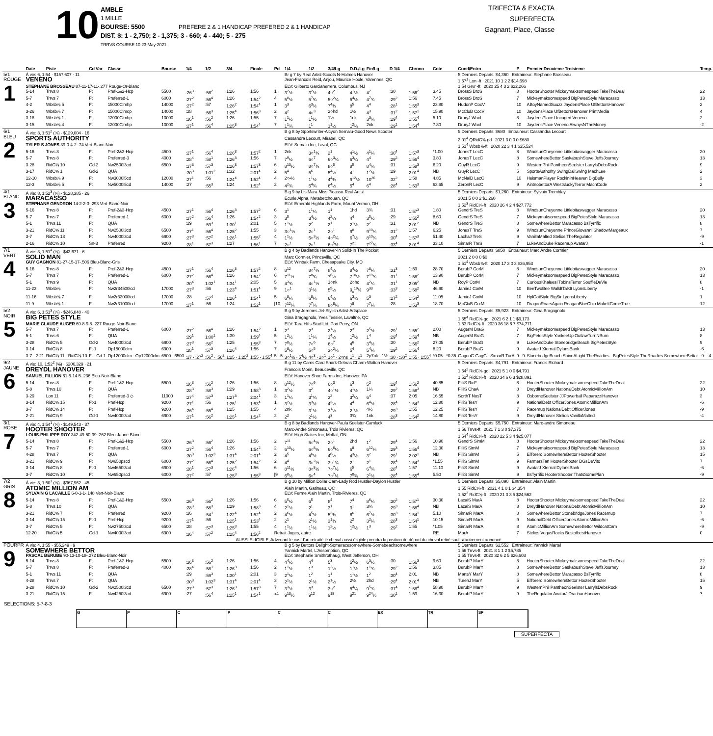10
AMBLE
1 MILLE
BOURSE: 5500 PREFERE 2 & 1 HANDICAP PREFERED 2 & 1 HANDICAP
DIST. $: 1 - 2,750; 2 - 1,375; 3 - 660; 4 - 440; 5 - 275
TRRVS COURSE 10 23-May-2021
TRIFECTA & EXACTA
SUPERFECTA
Gagnant, Place, Classe
| | Date | Piste | Cd Var | Classe | Bourse | 1/4 | 1/2 | 3/4 | Finale | Pd | 1/4 | 1/2 | 3/4/Lg | D.D./Lg | Fin/Lg | D 1/4 | Chrono | Cote | Cond/Entrn | P | Premier Deuxieme Troisieme | Temp. |
| --- | --- | --- | --- | --- | --- | --- | --- | --- | --- | --- | --- | --- | --- | --- | --- | --- | --- | --- | --- | --- | --- | --- |
| 5/1 ROUGE 1 | À vie: 6, 1:54 · $157,607 · 11 | | | | | | | | | | Br g 7 by Real Artist-Scoots N-Holmes Hanover | | | | | | | | 5 Derniers Departs: $4,360 Entraineur: Stephane Brosseau | | | |
| | VENENO | | | | | | | | | | Jean-Francois Reid, Anjou, Maurice Houle, Varennes, QC | | | | | | | | 1:57<sup>1</sup> Lon -ft 2021 10 1 2 2 $14,698 | | | |
| | STEPHANE BROSSEAU 87-11-17-11-.277 Rouge-Or-Blanc | | | | | | | | | | ELV: Gilberto Garciaherrera, Columbus, NJ | | | | | | | | 1:54 Grvr -ft 2020 25 4 3 2 $22,266 | | | |
| | 5-14 | Trrvs 8 | Ft | Pref-1&2-Hcp | 5500 | :26<sup>3</sup> | :56<sup>2</sup> | 1:26 | 1:56 | 1 | 3<sup>2</sup>½ | 3<sup>2</sup>½ | 4○<sup>2</sup> | 4<sup>1</sup>½ | 4<sup>2</sup> | :30 | 1:56<sup>2</sup> | 3.45 | BrossS BroS | 8 | HooterShooter Mickeymaksomespeed TakeTheDeal | 22 |
| | 5-7 | Trrvs 7 | Ft | Preferred-1 | 6000 | :27<sup>2</sup> | :56<sup>4</sup> | 1:26 | 1:54<sup>2</sup> | 4 | 5<sup>8</sup>½ | 5<sup>7</sup>¾ | 5○<sup>2</sup>¾ | 5<sup>4</sup>½ | 4<sup>7</sup>¾ | :29<sup>2</sup> | 1:56 | 7.45 | BrossS BroS | 7 | Mickeymaksomespeed BigPetesStyle Maracasso | 13 |
| | 4-2 | Wbsb⅞ 5 | Ft | 15000Clmhp | 14000 | :27<sup>2</sup> | :57 | 1:26<sup>2</sup> | 1:54<sup>4</sup> | 1 | 3<sup>3</sup> | 6<sup>3</sup>½ | 7<sup>4</sup>¾ | 8<sup>5</sup> | 4<sup>4</sup> | :28<sup>1</sup> | 1:55<sup>3</sup> | 23.80 | HudonP CocV | 10 | ABoyNamedSuuzz JaydensPlace UfBettorsHanover | 2 |
| | 3-26 | Wbsb⅞ 7 | Ft | 15000Clmcp | 14000 | :28 | :56<sup>3</sup> | 1:25<sup>4</sup> | 1:56<sup>3</sup> | 2 | 4<sup>2</sup> | 4○<sup>3</sup> | 2○hd | 1½ | 4<sup>3</sup> | :31<sup>2</sup> | 1:57<sup>1</sup> | 15.90 | McCluB CocV | 10 | JaydensPlace UfBettorsHanover PrintMedia | 4 |
| | 3-18 | Wbsb⅞ 1 | Ft | 12000Clmhp | 10000 | :26<sup>1</sup> | :56<sup>2</sup> | 1:26 | 1:55 | 7 | 1<sup>1</sup>½ | 1<sup>1</sup>½ | 1½ | 1nk | 3<sup>3</sup>¾ | :29<sup>4</sup> | 1:55<sup>4</sup> | 5.10 | DruryJ WaxI | 8 | JaydensPlace Uncaged Veneno | 2 |
| | 3-15 | Wbsb⅞ 4 | Ft | 12000Clmhp | 10000 | :27<sup>1</sup> | :56<sup>4</sup> | 1:25<sup>3</sup> | 1:54<sup>4</sup> | 7 | 1<sup>1</sup>¾ | 1<sup>1</sup> | 1<sup>1</sup>½ | 1<sup>2</sup>¼ | 2nk | :29<sup>1</sup> | 1:54<sup>4</sup> | 7.80 | DruryJ WaxI | 10 | JaydensPlace Veneno AlwaysNTheMoney | -2 |
| 6/1 BLEU 2 | À vie: 3, 1:51<sup>2</sup> (⅝) · $129,004 · 16 | | | | | | | | | | B g 8 by Sportswriter-Alcyon Semalu-Good News Scooter | | | | | | | | 5 Derniers Departs: $680 Entraineur: Cassandra Lecourt | | | |
| | SPORTS AUTHORITY | | | | | | | | | | Cassandra Lecourt, Mirabel, QC | | | | | | | | 2:01<sup>4</sup> QRidC⅝-gd 2021 3 0 0 0 $680 | | | |
| | TYLER S JONES 39-0-4-2-.74 Vert-Blanc-Noir | | | | | | | | | | ELV: Semalu Inc, Laval, QC | | | | | | | | 1:51<sup>4</sup> Wbsb⅞-ft 2020 22 3 4 1 $25,524 | | | |
| | 5-16 | Trrvs 8 | Ft | Pref-2&3-Hcp | 4500 | :27<sup>1</sup> | :56<sup>4</sup> | 1:26<sup>3</sup> | 1:57<sup>2</sup> | 1 | 2nk | 3○<sup>1</sup>¾ | 2<sup>1</sup> | 4<sup>1</sup>½ | 4<sup>1</sup>¼ | :30<sup>4</sup> | 1:57<sup>3</sup> | *1.00 | JonesT LecC | 8 | WindsunCheyenne Littlebitaswagger Maracasso | 20 |
| | 5-7 | Trrvs 8 | Ft | Preferred-3 | 4000 | :28<sup>4</sup> | :58<sup>1</sup> | 1:26<sup>3</sup> | 1:56 | 7 | 7<sup>9</sup>½ | 6○<sup>7</sup> | 6○<sup>3</sup>¾ | 6<sup>3</sup>¼ | 4<sup>4</sup> | :29<sup>2</sup> | 1:56<sup>4</sup> | 3.80 | JonesT LecC | 8 | SomewhereBettor SaskabushSteve JeffsJourney | 13 |
| | 3-28 | RidC⅝ 10 | Gd-2 | Nw2500l3cd | 6500 | :27<sup>3</sup> | :57<sup>3</sup> | 1:26<sup>3</sup> | 1:57<sup>3</sup> | 6 | 8<sup>13</sup>½ | 8○<sup>7</sup>¾ | 8○<sup>5</sup> | 8<sup>5</sup> | 8<sup>4</sup>¾ | :31 | 1:58<sup>3</sup> | 6.20 | GuyR LecC | 9 | WesternPhil PantheonSeelster LarrylsDebsRock | 9 |
| | 3-17 | RidC⅝ 1 | Gd-2 | QUA | | :30<sup>3</sup> | 1:01<sup>2</sup> | 1:32 | 2:01<sup>4</sup> | 2 | 5<sup>4</sup> | 5<sup>6</sup> | 5<sup>4</sup>½ | 4<sup>1</sup> | 1<sup>2</sup>½ | :29 | 2:01<sup>4</sup> | NB | GuyR LecC | 5 | SportsAuthority SwingDaliSwing MachLee | 2 |
| | 12-10 | Wbsb⅞ 9 | Ft | Nw3000l5cd | 12000 | :27<sup>1</sup> | :56 | 1:24<sup>4</sup> | 1:52<sup>4</sup> | 4 | 2○•½ | 1<sup>1</sup>½ | 4<sup>4</sup>¾ | 9<sup>12</sup>½ | 10<sup>26</sup> | :32<sup>2</sup> | 1:58 | 4.85 | McNaiD LecC | 10 | HeismanPlayer RockinInHeaven BigBully | 3 |
| | 12-3 | Wbsb⅞ 5 | Ft | Nw5000l5cd | 14000 | :27 | :55<sup>3</sup> | 1:24 | 1:52<sup>4</sup> | 2 | 4<sup>2</sup>¾ | 5<sup>4</sup>¾ | 6<sup>4</sup>½ | 5<sup>4</sup> | 6<sup>4</sup> | :28<sup>4</sup> | 1:53<sup>3</sup> | 63.65 | ZeronR LecC | 9 | AintnobettorA WestsluckyTerror MachCode | 2 |
| 4/1 BLANC 3 | À vie: 8, 1:52<sup>3</sup> (⅝) · $128,385 · 26 | | | | | | | | | | B g 9 by Lis Mara-Miss Picasso-Real Artist | | | | | | | | 5 Derniers Departs: $1,260 Entraineur: Sylvain Tremblay | | | |
| | MARACASSO | | | | | | | | | | Ecurie Alpha, Metabetchouan, QC | | | | | | | | 2021 5 0 0 2 $1,260 | | | |
| | STEPHANE GENDRON 14-2-2-3-.293 Vert-Blanc-Noir | | | | | | | | | | ELV: Emerald Highlands Farm, Mount Vernon, OH | | | | | | | | 1:52<sup>3</sup> RidC⅝-ft 2020 26 4 2 4 $27,772 | | | |
| | 5-16 | Trrvs 8 | Ft | Pref-2&3-Hcp | 4500 | :27<sup>1</sup> | :56<sup>4</sup> | 1:26<sup>3</sup> | 1:57<sup>2</sup> | 6 | 3<sup>1</sup> | 1<sup>1</sup>¼ | 1<sup>1</sup> | 1hd | 3¾ | :31 | 1:57<sup>3</sup> | 1.80 | GendrS TreS | 8 | WindsunCheyenne Littlebitaswagger Maracasso | 20 |
| | 5-7 | Trrvs 7 | Ft | Preferred-1 | 6000 | :27<sup>2</sup> | :56<sup>4</sup> | 1:26 | 1:54<sup>2</sup> | 3 | 3<sup>5</sup> | 3<sup>4</sup>½ | 4<sup>2</sup>¼ | 4<sup>4</sup> | 3<sup>5</sup>½ | :29 | 1:55<sup>2</sup> | 8.60 | GendrS TreS | 7 | Mickeymaksomespeed BigPetesStyle Maracasso | 13 |
| | 5-1 | Trrvs 11 | Ft | QUA | | :29 | :59<sup>3</sup> | 1:30<sup>1</sup> | 2:01 | 5 | 1<sup>1</sup>½ | 2<sup>2</sup> | 2<sup>1</sup> | 2<sup>1</sup>½ | 2<sup>2</sup> | :31 | 2:01<sup>2</sup> | NB | GendrS TreS | 8 | SomewhereBettor Maracasso BsTyrrific | 8 |
| | 3-21 | RidC⅝ 11 | Ft | Nw2500l3cd | 6500 | :27<sup>1</sup> | :56<sup>4</sup> | 1:25<sup>2</sup> | 1:55 | 3 | 3○<sup>1</sup>½ | 2○<sup>1</sup> | 2○<sup>1</sup> | 9<sup>8</sup> | 9<sup>10</sup>¼ | :31<sup>2</sup> | 1:57 | 6.25 | JonesT TreS | 9 | WindsunCheyenne PrinceGiovanni ShadowMargeaux | 7 |
| | 3-7 | RidC⅝ 13 | Ft | Nw4000l3cd | 6900 | :27<sup>3</sup> | :57<sup>2</sup> | 1:26<sup>1</sup> | 1:55<sup>2</sup> | 4 | 1<sup>1</sup>½ | 5○<sup>3</sup>½ | 4○<sup>2</sup>¾ | 6<sup>7</sup>½ | 8<sup>10</sup>¾ | :30<sup>4</sup> | 1:57<sup>3</sup> | 51.40 | LachaJ TreS | 9 | VanillaMalted Stelios TheRegulator | -9 |
| | 2-16 | RidC⅝ 10 | Sn-3 | Preferred | 9200 | :28<sup>1</sup> | :57<sup>3</sup> | 1:27 | 1:56<sup>1</sup> | 7 | 2○<sup>1</sup> | 2○<sup>1</sup> | 6○<sup>5</sup>½ | 7<sup>21</sup> | 7<sup>27</sup>¾ | :33<sup>4</sup> | 2:01<sup>4</sup> | 33.10 | SimarR TreS | 7 | LukeAndDuke Racemup AvatarJ | -1 |
| 7/1 VERT 4 | À vie: 3, 1:51<sup>4</sup> (⅞) · $43,671 · 6 | | | | | | | | | | B g 4 by Badlands Hanover-In Solid-In The Pocket | | | | | | | | 5 Derniers Departs: $850 Entraineur: Marc Andre Cormier | | | |
| | SOLID MAN | | | | | | | | | | Marc Cormier, Princeville, QC | | | | | | | | 2021 2 0 0 0 $0 | | | |
| | GUY GAGNON 81-27-15-17-.506 Bleu-Blanc-Gris | | | | | | | | | | ELV: Winbak Farm, Chesapeake City, MD | | | | | | | | 1:51<sup>4</sup> Wbsb⅞-ft 2020 17 3 0 3 $36,953 | | | |
| | 5-16 | Trrvs 8 | Ft | Pref-2&3-Hcp | 4500 | :27<sup>1</sup> | :56<sup>4</sup> | 1:26<sup>3</sup> | 1:57<sup>2</sup> | 8 | 8<sup>12</sup> | 8○<sup>7</sup>¼ | 8<sup>4</sup>½ | 8<sup>4</sup>½ | 7<sup>8</sup>¼ | :31<sup>3</sup> | 1:59 | 28.70 | BerubP CorM | 8 | WindsunCheyenne Littlebitaswagger Maracasso | 20 |
| | 5-7 | Trrvs 7 | Ft | Preferred-1 | 6000 | :27<sup>2</sup> | :56<sup>4</sup> | 1:26 | 1:54<sup>2</sup> | 6 | 7<sup>11</sup>½ | 7<sup>8</sup>¾ | 7<sup>6</sup>½ | 7<sup>10</sup>½ | 7<sup>19</sup>¾ | :31<sup>1</sup> | 1:58<sup>2</sup> | 13.90 | BerubP CorM | 7 | Mickeymaksomespeed BigPetesStyle Maracasso | 13 |
| | 5-1 | Trrvs 9 | Ft | QUA | | :30<sup>4</sup> | 1:02<sup>1</sup> | 1:34<sup>1</sup> | 2:05 | 5 | 4<sup>3</sup>¾ | 4○<sup>1</sup>½ | 1○nk | 2○hd | 4<sup>2</sup>¼ | :31<sup>1</sup> | 2:05<sup>2</sup> | NB | RoyP CorM | 7 | CuriousKhaleesi TobinsTerror SouffleDeVie | 8 |
| | 11-23 | Wbsb⅞ | Ft | Nw2r34500lcd | 17000 | :27<sup>3</sup> | :56 | 1:23<sup>4</sup> | 1:51<sup>4</sup> | 9 | 1○<sup>1</sup> | 3<sup>1</sup>½ | 5<sup>5</sup>½ | 9<sub>x</sub><sup>19</sup>½ | 9<sup>33</sup> | :33<sup>3</sup> | 1:58<sup>2</sup> | 46.90 | JamieJ CorM | 10 | BeeTwoBee WalkItTalkIt LyonsLiberty | -1 |
| | 11-16 | Wbsb⅞ 7 | Ft | Nw2r33000lcd | 17000 | :28 | :57<sup>4</sup> | 1:26<sup>1</sup> | 1:54<sup>1</sup> | 5 | 6<sup>8</sup>¼ | 6<sup>8</sup>¼ | 6<sup>4</sup>½ | 6<sup>3</sup>¾ | 5<sup>3</sup> | :27<sup>2</sup> | 1:54<sup>2</sup> | 11.05 | JamieJ CorM | 10 | HplGotStyle BigSir LyonsLiberty | 1 |
| | 11-9 | Wbsb⅞ 1 | Ft | Nw2r31000lcd | 17000 | :27<sup>1</sup> | :56 | 1:24 | 1:52<sup>1</sup> | [10 | 7<sup>12</sup>¾ | 7<sup>7</sup>¾ | 8○<sup>8</sup>¼ | 7<sup>8</sup> | 7<sup>7</sup>¼ | :28 | 1:53<sup>3</sup> | 18.70 | McCluB CorM | 10 | DragonRoarsAgain ReaganBlueChip MakeItComeTrue | 12 |
| 5/2 NOIR 5 | À vie: 6, 1:51<sup>3</sup> (⅞) · $246,848 · 40 | | | | | | | | | | B g 9 by Jeremes Jet-Stylish Artist-Artsplace | | | | | | | | 5 Derniers Departs: $5,923 Entraineur: Gina Bragagnolo | | | |
| | BIG PETES STYLE | | | | | | | | | | Gina Bragagnolo, Yves Tessier, Lavaltrie, QC | | | | | | | | 1:55<sup>4</sup> RidC⅝-gd 2021 6 2 1 1 $9,173 | | | |
| | MARIE CLAUDE AUGER 69-8-9-8-.227 Rouge-Noir-Blanc | | | | | | | | | | ELV: Tara Hills Stud Ltd, Port Perry, ON | | | | | | | | 1:53 RidC⅝-ft 2020 36 18 6 7 $74,771 | | | |
| | 5-7 | Trrvs 7 | Ft | Preferred-1 | 6000 | :27<sup>2</sup> | :56<sup>4</sup> | 1:26 | 1:54<sup>2</sup> | 1 | 2<sup>3</sup> | 2<sup>3</sup> | 2<sup>1</sup>¼ | 2<sup>3</sup> | 2<sup>5</sup>½ | :29<sup>1</sup> | 1:55<sup>2</sup> | 2.00 | AugerM BraG | 7 | Mickeymaksomespeed BigPetesStyle Maracasso | 13 |
| | 5-1 | Trrvs 6 | Ft | QUA | | :29<sup>1</sup> | 1:00<sup>1</sup> | 1:30 | 1:59<sup>4</sup> | 5 | 1<sup>2</sup>½ | 1<sup>1</sup>¼ | 1<sup>4</sup>½ | 1<sup>2</sup>½ | 1<sup>4</sup> | :29<sup>4</sup> | 1:59<sup>4</sup> | NB | AugerM BraG | 7 | BigPetesStyle YankeeUp OutlawTurnNBurn | 8 |
| | 3-28 | RidC⅝ 5 | Gd-2 | Nw4000l3cd | 6900 | :27<sup>3</sup> | :56<sup>2</sup> | 1:25 | 1:55<sup>3</sup> | 7 | 7<sup>8</sup>½ | 7○<sup>6</sup> | 6○<sup>7</sup> | 4<sup>6</sup> | 3<sup>4</sup>½ | :30 | 1:56<sup>2</sup> | 27.05 | BerubP BraG | 9 | LukeAndDuke StonebridgeBeach BigPetesStyle | 9 |
| | 3-14 | RidC⅝ 8 | Ft-1 | Op15000clm | 6900 | :28<sup>1</sup> | :57<sup>3</sup> | 1:26<sup>4</sup> | 1:56 | 7 | 5<sup>8</sup>½ | 5○<sup>5</sup> | 3○<sup>2</sup>¾ | 5<sup>4</sup> | 5<sup>4</sup>¼ | :29<sup>2</sup> | 1:56<sup>4</sup> | 8.20 | BerubP BraG | 9 | AvatarJ Xternal DylansBank | -6 |
| | 3-7 · 2-21 | RidC⅝ 11 · RidC⅝ 10 | Ft · Gd-1 | Op12000clm · Op12000clm | 6500 · 6500 | :27 · :27<sup>2</sup> | :56<sup>2</sup> · :56<sup>2</sup> | 1:25 · 1:25<sup>2</sup> | 1:55 · 1:55<sup>4</sup> | 5 · 5 | 3○<sup>1</sup>½ · 5<sup>4</sup>½ | 4○<sup>3</sup> · 2○<sup>1</sup> | 1○<sup>1</sup> · 2○ns | 1<sup>1</sup> · 2<sup>1</sup> | 2p7nk · 1½ | :30 · :30<sup>2</sup> | 1:55 · 1:55<sup>4</sup> | *0.05 · *0.35 | GagnoG GagG · SimarR TurA | 9 · 9 | StonebridgeBeach ShineALight TheRoadies · BigPetesStyle TheRoadies SomewhereBettor | -9 · -4 |
| 9/2 JAUNE 6 | À vie: 10, 1:52<sup>2</sup> (⅝) · $206,329 · 21 | | | | | | | | | | B g 11 by Cams Card Shark-Debras Charm-Walton Hanover | | | | | | | | 5 Derniers Departs: $4,791 Entraineur: Francis Richard | | | |
| | DREYDL HANOVER | | | | | | | | | | Francois Morin, Beauceville, QC | | | | | | | | 1:54<sup>2</sup> RidC⅝-gd 2021 5 1 0 0 $4,791 | | | |
| | SAMUEL FILLION 61-5-14-5-.236 Bleu-Noir-Blanc | | | | | | | | | | ELV: Hanover Shoe Farms Inc, Hanover, PA | | | | | | | | 1:52<sup>2</sup> RidC⅝-ft 2020 34 6 6 3 $28,891 | | | |
| | 5-14 | Trrvs 8 | Ft | Pref-1&2-Hcp | 5500 | :26<sup>3</sup> | :56<sup>2</sup> | 1:26 | 1:56 | 8 | 8<sup>12</sup>½ | 7○<sup>6</sup> | 6○<sup>3</sup> | 6<sup>3</sup> | 5<sup>2</sup> | :29<sup>4</sup> | 1:56<sup>2</sup> | 40.85 | FilliS RicF | 8 | HooterShooter Mickeymaksomespeed TakeTheDeal | 22 |
| | 5-8 | Trrvs 10 | Ft | QUA | | :28<sup>3</sup> | :58<sup>3</sup> | 1:29 | 1:58<sup>3</sup> | 1 | 3<sup>2</sup>½ | 3<sup>2</sup> | 4○<sup>1</sup>½ | 4<sup>1</sup>½ | 1¼ | :29<sup>2</sup> | 1:58<sup>3</sup> | NB | FilliS ChaA | 8 | DreydlHanover NationalDebt AtomicMillionAm | 10 |
| | 3-29 | Lon 11 | Ft | Preferred-3 ◇ | 11000 | :27<sup>4</sup> | :57<sup>3</sup> | 1:27<sup>3</sup> | 2:04<sup>1</sup> | 3 | 1<sup>1</sup>¼ | 3<sup>1</sup>¾ | 3<sup>2</sup> | 3<sup>2</sup>¼ | 6<sup>4</sup> | :37 | 2:05 | 16.55 | SorthT NosT | 8 | OsborneSeelster JJPowerball PaparazziHanover | 3 |
| | 3-14 | RidC⅝ 15 | Ft-1 | Pref-Hcp | 9200 | :27<sup>1</sup> | :56 | 1:25<sup>1</sup> | 1:53<sup>4</sup> | 1 | 3<sup>2</sup>½ | 3<sup>3</sup>½ | 4<sup>3</sup>½ | 4<sup>4</sup> | 6<sup>4</sup>½ | :28<sup>4</sup> | 1:54<sup>3</sup> | 12.80 | FilliS TesY | 9 | NationalDebt OfficerJones AtomicMillionAm | -6 |
| | 3-7 | RidC⅝ 14 | Ft | Pref-Hcp | 9200 | :26<sup>4</sup> | :55<sup>4</sup> | 1:25 | 1:55 | 4 | 2nk | 3<sup>1</sup>½ | 3<sup>1</sup>½ | 2<sup>1</sup>½ | 4½ | :29<sup>3</sup> | 1:55 | 12.25 | FilliS TesY | 7 | Racemup NationalDebt OfficerJones | -9 |
| | 2-21 | RidC⅝ 9 | Gd-1 | Nw4000l3cd | 6900 | :27<sup>1</sup> | :56<sup>2</sup> | 1:25<sup>1</sup> | 1:54<sup>2</sup> | 2 | 2<sup>2</sup> | 2<sup>1</sup>½ | 4<sup>3</sup> | 3¾ | 1nk | :28<sup>3</sup> | 1:54<sup>2</sup> | 14.80 | FilliS TesY | 9 | DreydlHanover Stelios VanillaMalted | -4 |
| 3/1 ROSE 7 | À vie: 4, 1:54<sup>1</sup> (⅝) · $149,543 · 37 | | | | | | | | | | B g 8 by Badlands Hanover-Paula Seelster-Camluck | | | | | | | | 5 Derniers Departs: $5,750 Entraineur: Marc-andre Simoneau | | | |
| | HOOTER SHOOTER | | | | | | | | | | Marc-Andre Simoneau, Trois Rivieres, QC | | | | | | | | 1:56 Trrvs-ft 2021 7 1 3 0 $7,375 | | | |
| | LOUIS-PHILIPPE ROY 342-49-50-39-.262 Bleu-Jaune-Blanc | | | | | | | | | | ELV: High Stakes Inc, Moffat, ON | | | | | | | | 1:54<sup>4</sup> RidC⅝-ft 2020 22 5 3 4 $25,077 | | | |
| | 5-14 | Trrvs 8 | Ft | Pref-1&2-Hcp | 5500 | :26<sup>3</sup> | :56<sup>2</sup> | 1:26 | 1:56 | 2 | 7<sup>11</sup> | 5○<sup>4</sup>½ | 2○<sup>1</sup> | 2hd | 1<sup>2</sup> | :29<sup>4</sup> | 1:56 | 10.90 | GendrS SimM | 8 | HooterShooter Mickeymaksomespeed TakeTheDeal | 22 |
| | 5-7 | Trrvs 7 | Ft | Preferred-1 | 6000 | :27<sup>2</sup> | :56<sup>4</sup> | 1:26 | 1:54<sup>2</sup> | 2 | 6<sup>10</sup>½ | 6○<sup>8</sup>½ | 6○<sup>6</sup>¼ | 6<sup>8</sup> | 6<sup>12</sup>¼ | :29<sup>3</sup> | 1:56<sup>4</sup> | 12.30 | FilliS SimM | 7 | Mickeymaksomespeed BigPetesStyle Maracasso | 13 |
| | 4-28 | Trrvs 7 | Ft | QUA | | :30<sup>3</sup> | 1:02<sup>3</sup> | 1:31<sup>4</sup> | 2:01<sup>4</sup> | 2 | 4<sup>5</sup> | 4<sup>6</sup>½ | 4<sup>6</sup>½ | 4<sup>3</sup>½ | 3<sup>2</sup> | :29<sup>1</sup> | 2:02<sup>1</sup> | NB | FilliS SimM | 5 | ElTorero SomewhereBettor HooterShooter | 15 |
| | 3-21 | RidC⅝ 9 | Ft | Nw650pscd | 6000 | :27<sup>2</sup> | :56<sup>4</sup> | 1:25<sup>2</sup> | 1:54<sup>2</sup> | 2 | 4<sup>4</sup> | 3○<sup>2</sup>½ | 3○<sup>1</sup>¾ | 2<sup>1</sup> | 2<sup>1</sup> | :28<sup>4</sup> | 1:54<sup>3</sup> | *1.55 | FilliS SimM | 9 | FarmersTan HooterShooter DGsDeVito | 7 |
| | 3-14 | RidC⅝ 8 | Ft-1 | Nw4650l3cd | 6900 | :28<sup>1</sup> | :57<sup>3</sup> | 1:26<sup>4</sup> | 1:56 | 6 | 8<sup>11</sup>½ | 8○<sup>8</sup>½ | 7○<sup>7</sup>½ | 6<sup>5</sup> | 6<sup>4</sup>¾ | :28<sup>4</sup> | 1:57 | 11.10 | FilliS SimM | 9 | AvatarJ Xternal DylansBank | -6 |
| | 3-7 | RidC⅝ 10 | Ft | Nw650pscd | 6000 | :27<sup>2</sup> | :57 | 1:25<sup>3</sup> | 1:55<sup>3</sup> | [9 | 6<sup>8</sup>½ | 6○<sup>4</sup> | 7○<sup>7</sup>½ | 7<sup>8</sup>¾ | 2<sup>1</sup>½ | :28<sup>4</sup> | 1:55<sup>4</sup> | 5.50 | FilliS SimM | 9 | BsTyrrific HooterShooter ThatsSomePlan | -9 |
| 7/2 GRIS 8 | À vie: 3, 1:50<sup>3</sup> (⅞) · $367,962 · 45 | | | | | | | | | | B g 10 by Million Dollar Cam-Lady Rod Hustler-Daylon Hustler | | | | | | | | 5 Derniers Departs: $5,090 Entraineur: Alain Martin | | | |
| | ATOMIC MILLION AM | | | | | | | | | | Alain Martin, Gatineau, QC | | | | | | | | 1:55 RidC⅝-ft 2021 4 1 0 1 $4,354 | | | |
| | SYLVAIN G LACAILLE 6-0-1-1-.148 Vert-Noir-Blanc | | | | | | | | | | ELV: Ferme Alain Martin, Trois-Rivieres, QC | | | | | | | | 1:52<sup>3</sup> RidC⅝-ft 2020 21 3 3 5 $24,562 | | | |
| | 5-14 | Trrvs 8 | Ft | Pref-1&2-Hcp | 5500 | :26<sup>3</sup> | :56<sup>2</sup> | 1:26 | 1:56 | 6 | 5<sup>5</sup>½ | 6<sup>5</sup> | 8<sup>4</sup> | 7<sup>4</sup> | 8<sup>6</sup>¼ | :30<sup>2</sup> | 1:57<sup>1</sup> | 30.30 | LacaiS MarA | 8 | HooterShooter Mickeymaksomespeed TakeTheDeal | 22 |
| | 5-8 | Trrvs 10 | Ft | QUA | | :28<sup>3</sup> | :58<sup>3</sup> | 1:29 | 1:58<sup>3</sup> | 4 | 2<sup>1</sup>½ | 2<sup>1</sup> | 3<sup>1</sup> | 3<sup>1</sup> | 3¾ | :29<sup>3</sup> | 1:58<sup>4</sup> | NB | LacaiS MarA | 8 | DreydlHanover NationalDebt AtomicMillionAm | 10 |
| | 3-21 | RidC⅝ 7 | Ft | Preferred | 9200 | :26 | :54<sup>1</sup> | 1:22<sup>4</sup> | 1:52<sup>4</sup> | 2 | 4<sup>6</sup>½ | 4<sup>5</sup>½ | 5<sup>3</sup>¾ | 6<sup>6</sup> | 6<sup>7</sup>½ | :30<sup>3</sup> | 1:54<sup>1</sup> | 5.10 | SimarR MarA | 8 | SomewhereBettor StonebridgeJones Racemup | 7 |
| | 3-14 | RidC⅝ 15 | Ft-1 | Pref-Hcp | 9200 | :27<sup>1</sup> | :56 | 1:25<sup>1</sup> | 1:53<sup>4</sup> | 2 | 2<sup>1</sup> | 2<sup>1</sup>½ | 3<sup>1</sup>¾ | 2<sup>2</sup> | 3<sup>2</sup>¼ | :28<sup>3</sup> | 1:54<sup>1</sup> | 10.15 | SimarR MarA | 9 | NationalDebt OfficerJones AtomicMillionAm | -6 |
| | 3-7 | RidC⅝ 5 | Ft | Nw2750l3cd | 6500 | :28 | :57<sup>3</sup> | 1:25<sup>3</sup> | 1:55 | 4 | 1<sup>1</sup>½ | 1<sup>1</sup>½ | 1<sup>2</sup>½ | 1<sup>2</sup>½ | 1<sup>3</sup> | :29<sup>2</sup> | 1:55 | *1.05 | SimarR MarA | 8 | AtomicMillionAm SomewhereBettor WildcatCam | -9 |
| | 12-20 | RidC⅝ 5 | Gd-1 | Nw4000l3cd | 6900 | :26<sup>4</sup> | :57<sup>2</sup> | 1:25<sup>4</sup> | 1:56<sup>2</sup> | Retrait Juges, autre | | | | | | | | RE | MarA | 7 | Stelios VegasRocks BestofbestHanover | 0 |
| | AUSSI ELIGIBLE, Advenant le cas d'un retraité le cheval aussi éligible prendra la position de départ du cheval retiré sauf si autrement annoncé. | | | | | | | | | | | | | | | | | | | | | |
| POURPR 9 | À vie: 4, 1:55 · $55,249 · 9 | | | | | | | | | | B g 5 by Bettors Delight-Someracesomewhere-Somebeachsomewhere | | | | | | | | 5 Derniers Departs: $2,552 Entraineur: Yannick Martel | | | |
| | SOMEWHERE BETTOR | | | | | | | | | | Yannick Martel, L'Assomption, QC | | | | | | | | 1:56 Trrvs-ft 2021 8 1 1 2 $5,785 | | | |
| | PASCAL BERUBE 90-13-10-18-.272 Bleu-Blanc-Noir | | | | | | | | | | ELV: Stephanie Smithrothaug, West Jefferson, OH | | | | | | | | 1:55 Trrvs-ft 2020 32 6 2 5 $26,603 | | | |
| | 5-14 | Trrvs 8 | Ft | Pref-1&2-Hcp | 5500 | :26<sup>3</sup> | :56<sup>2</sup> | 1:26 | 1:56 | 4 | 4<sup>4</sup>½ | 4<sup>4</sup> | 5<sup>3</sup> | 5<sup>2</sup>½ | 6<sup>3</sup>½ | :30 | 1:56<sup>3</sup> | 9.60 | BerubP MarY | 8 | HooterShooter Mickeymaksomespeed TakeTheDeal | 22 |
| | 5-7 | Trrvs 8 | Ft | Preferred-3 | 4000 | :28<sup>4</sup> | :58<sup>1</sup> | 1:26<sup>3</sup> | 1:56 | 2 | 1<sup>1</sup>½ | 1<sup>3</sup> | 1<sup>2</sup>½ | 1<sup>1</sup>½ | 1<sup>1</sup>¾ | :29<sup>2</sup> | 1:56 | 3.85 | BerubP MarY | 8 | SomewhereBettor SaskabushSteve JeffsJourney | 13 |
| | 5-1 | Trrvs 11 | Ft | QUA | | :29 | :59<sup>3</sup> | 1:30<sup>1</sup> | 2:01 | 3 | 2<sup>1</sup>½ | 1<sup>2</sup> | 1<sup>1</sup> | 1<sup>1</sup>½ | 1<sup>2</sup> | :30<sup>4</sup> | 2:01 | NB | MarteY MarY | 8 | SomewhereBettor Maracasso BsTyrrific | 8 |
| | 4-28 | Trrvs 7 | Ft | QUA | | :30<sup>3</sup> | 1:02<sup>3</sup> | 1:31<sup>4</sup> | 2:01<sup>4</sup> | 3 | 2<sup>1</sup>½ | 2<sup>1</sup>½ | 2<sup>1</sup>½ | 2½ | 2hd | :29<sup>4</sup> | 2:01<sup>4</sup> | NB | TurenJ MarY | 5 | ElTorero SomewhereBettor HooterShooter | 15 |
| | 3-28 | RidC⅝ 10 | Gd-2 | Nw2500l3cd | 6500 | :27<sup>3</sup> | :57<sup>3</sup> | 1:26<sup>3</sup> | 1:57<sup>3</sup> | 7 | 3<sup>3</sup>½ | 3<sup>3</sup> | 3○<sup>2</sup> | 5<sup>4</sup>¼ | 9<sup>5</sup>¾ | :31<sup>4</sup> | 1:58<sup>4</sup> | 58.90 | BerubP MarY | 9 | WesternPhil PantheonSeelster LarrylsDebsRock | 9 |
| | 3-21 | RidC⅝ 15 | Ft | Nw4250l3cd | 6900 | :27 | :56<sup>4</sup> | 1:25<sup>1</sup> | 1:54<sup>1</sup> | x4 | 9<sup>13</sup>½ | 9<sup>12</sup> | 9<sup>18</sup> | 9<sup>21</sup> | 9<sup>24</sup>½ | :30<sup>1</sup> | 1:59 | 16.30 | BerubP MarY | 9 | TheRegulator AvatarJ DrachanHanover | 7 |
SELECTIONS: 5-7-8-3
G P C P C C EX TR SF
SUPERFECTA